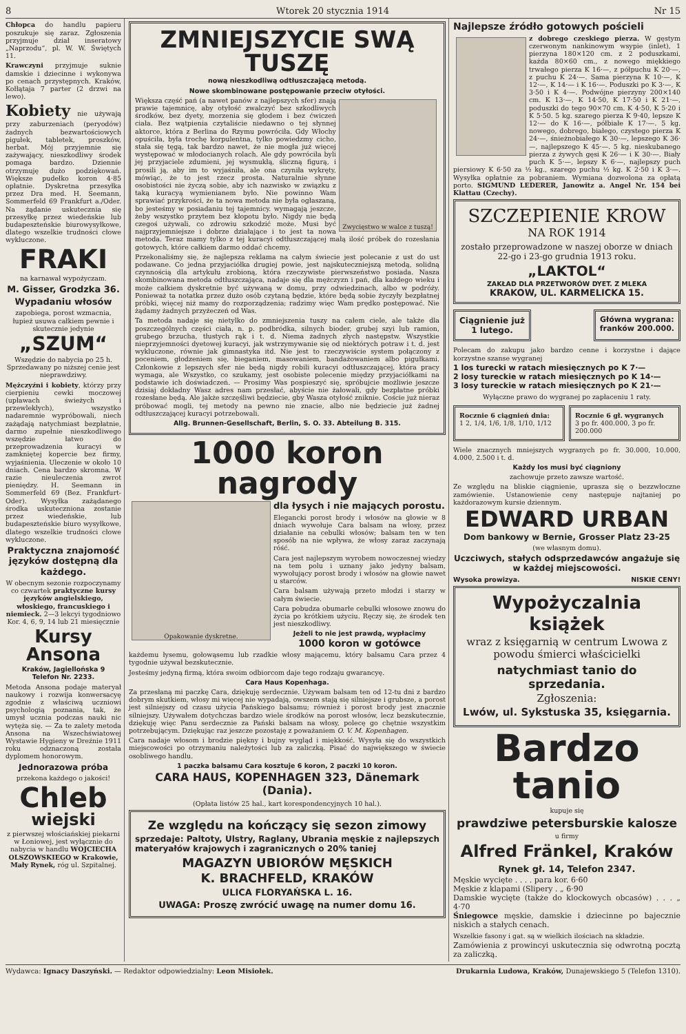8 Wtorek 20 stycznia 1914 Nr 15
Chłopca do handlu papieru poszukuje się zaraz. Zgłoszenia przyjmuje dział inseratowy „Naprzodu“, pl. W. W. Świętych 11.
Krawczyni przyjmuje suknie damskie i dziecinne i wykonywa po cenach przystępnych. Kraków, Kołłątaja 7 parter (2 drzwi na lewo).
Kobiety nie używają przy zaburzeniach (peryodów) żadnych bezwartościowych pigułek, tabletek, proszków, herbat. Mój przyjemnie się zażywający, nieszkodliwy środek pomaga bardzo. Dziennie otrzymuję dużo podziękowań. Większe pudełko koron 4·85 opłatnie. Dyskretna przesyłka przez Dra med. H. Seemann, Sommerfeld 69 Frankfurt a./Oder. Na żądanie uskutecznia się przesyłkę przez wiedeńskie lub budapeszteńskie biurowysyłkowe, dlatego wszelkie trudności cłowe wykluczone.
FRAKI
na karnawał wypożyczam.
M. Gisser, Grodzka 36.
Wypadaniu włosów
zapobiega, porost wzmacnia, łupież usuwa całkiem pewnie i skutecznie jedynie
„SZUM“
Wszędzie do nabycia po 25 h. Sprzedawany po niższej cenie jest nieprawdziwy.
Mężczyźni i kobiety, którzy przy cierpieniu cewki moczowej (upławach świeżych i przewlekłych), wszystko nadaremnie wypróbowali, niech zażądają natychmiast bezpłatnie, darmo zupełnie nieszkodliwego wszędzie łatwo do przeprowadzenia kuracyi w zamkniętej kopercie bez firmy, wyjaśnienia. Uleczenie w około 10 dniach. Cena bardzo skromna. W razie nieuleczenia zwrot pieniędzy. H. Seemann in Sommerfeld 69 (Bez. Frankfurt-Oder). Wysyłka zażądanego środka uskuteczniona zostanie przez wiedeńskie, lub budapeszteńskie biuro wysyłkowe, dlatego wszelkie trudności cłowe wykluczone.
Praktyczna znajomość języków dostępną dla każdego.
W obecnym sezonie rozpoczynamy co czwartek praktyczne kursy języków angielskiego, włoskiego, francuskiego i niemieck. 2—3 lekcyi tygodniowo Kor. 4, 6, 9, 14 lub 21 miesięcznie
Kursy Ansona
Kraków, Jagiellońska 9
Telefon Nr. 2233.
Metoda Ansona podaje materyał naukowy i rozwija konwersacyę zgodnie z właściwą uczniowi psychologią poznania, tak, że umysł ucznia podczas nauki nic wytęża się. — Za te zalety metoda Ansona na Wszechświatowej Wystawie Hygieny w Dreźnie 1911 roku odznaczoną została dyplomem honorowym.
Jednorazowa próba
przekona każdego o jakości!
Chleb
wiejski
z pierwszej włościańskiej piekarni w Łoniowej, jest wyłącznie do nabycia w handlu WOJCIECHA OLSZOWSKIEGO w Krakowie, Mały Rynek, róg ul. Szpitalnej.
ZMNIEJSZYCIE SWĄ TUSZĘ
nową nieszkodliwą odtłuszczającą metodą.
Nowe skombinowane postępowanie przeciw otyłości.
Zwycięstwo w walce z tuszą!
Większa część pań (a nawet panów z najlepszych sfer) znają prawie tajemnicę, aby otyłość zwalczyć bez szkodliwych środków, bez dyety, morzenia się głodem i bez ćwiczeń ciała. Bez wątpienia czytaliście niedawno o tej słynnej aktorce, która z Berlina do Rzymu powróciła. Gdy Włochy opuściła, była trochę korpulentna, tylko powiedzmy cicho, stała się tęgą, tak bardzo nawet, że nie mogła już więcej występować w młodocianych rolach. Ale gdy powróciła byli jej przyjaciele zdumieni, jej wysmukłą, śliczną figurą, i prosili ją, aby im to wyjaśniła, ale ona czyniła wykręty, mówiąc, że to jest rzecz prosta. Naturalnie słynne osobistości nie życzą sobie, aby ich nazwisko w związku z taką kuracyą wymienianem było. Nie powinno Wam sprawiać przykrości, że ta nowa metoda nie była ogłaszaną, bo jesteśmy w posiadaniu tej tajemnicy. wymagają jeszcze, żeby wszystko przytem bez kłopotu było. Nigdy nie będą czegoś używali, co zdrowiu szkodzić może. Musi być najprzyjemniejsze i dobrze działające i to jest ta nowa metoda. Teraz mamy tylko z tej kuracyi odtłuszczającej małą ilość próbek do rozesłania gotowych, które całkiem darmo oddać chcemy.
Przekonaliśmy się, że najlepsza reklama na całym świecie jest polecanie z ust do ust podawane. Co jedna przyjaciółka drugiej powie, jest najskuteczniejszą metodą, solidną czynnością dla artykułu zrobioną, która rzeczywiste pierwszeństwo posiada. Nasza skombinowana metoda odtłuszczająca, nadaje się dla mężczyzn i pań, dla każdego wieku i może całkiem dyskretnie być używaną w domu, przy odwiedzinach, albo w podróży. Ponieważ ta notatka przez dużo osób czytaną będzie, które będą sobie życzyły bezpłatnej próbki, więcej niż mamy do rozporządzenia; radzimy więc Wam prędko postępować. Nie żądamy żadnych przyżeczeń od Was.
Ta metoda nadaje się nietylko do zmniejszenia tuszy na całem ciele, ale także dla poszczególnych części ciała, n. p. podbródka, silnych bioder, grubej szyi lub ramion, grubego brzucha, tłustych rąk i t. d. Niema żadnych złych następstw. Wszystkie nieprzyjemności dyetowej kuracyi, jak wstrzymywanie się od niektórych potraw i t. d. jest wykluczone, równie jak gimnastyka itd. Nie jest to rzeczywiście system połączony z poceniem, głodzeniem się, bieganiem, masowaniem, bandażowaniem albo pigułkami. Członkowie z lepszych sfer nie będą nigdy robili kuracyi odtłuszczającej, która pracy wymaga, ale Wszystko, co szukamy, jest osobiste polecenie między przyjaciółkami na podstawie ich doświadczeń. — Prosimy Was pospieszyć się, spróbujcie możliwie jeszcze dzisiaj dokładny Wasz adres nam przesłać, abyście nie żałowali, gdy bezpłatne próbki rozesłane będą. Ale jakże szczęśliwi będziecie, gby Wasza otyłość zniknie. Coście już nieraz próbować mogli, tej metody na pewno nie znacie, albo nie będziecie już żadnej odtłuszczającej kuracyi potrzebowali.
Allg. Brunnen-Gesellschaft, Berlin, S. O. 33. Abteilung B. 315.
1000 koron nagrody
Opakowanie dyskretne.
dla łysych i nie mających porostu.
Elegancki porost brody i włosów na głowie w 8 dniach wywołuje Cara balsam na włosy, przez działanie na cebulki włosów; balsam ten w ten sposób na nie wpływa, że włosy zaraz zaczynają róść.
Cara jest najlepszym wyrobem nowoczesnej wiedzy na tem polu i uznany jako jedyny balsam, wywołujący porost brody i włosów na głowie nawet u starców.
Cara balsam używają przeto młodzi i starzy w całym świecie.
Cara pobudza obumarłe cebulki włosowe znowu do życia po krótkiem użyciu. Ręczy się, że środek ten jest nieszkodliwy.
Jeżeli to nie jest prawdą, wypłacimy
1000 koron w gotówce
każdemu łysemu, gołowąsemu lub rzadkie włosy mającemu, który balsamu Cara przez 4 tygodnie używał bezskutecznie.
Jesteśmy jedyną firmą, która swoim odbiorcom daje tego rodzaju gwarancyę.
Cara Haus Kopenhaga.
Za przesłaną mi paczkę Cara, dziękuję serdecznie. Używam balsam ten od 12-tu dni z bardzo dobrym skutkiem, włosy mi więcej nie wypadają, owszem stają się silniejsze i grubsze, a porost jest silniejszy od czasu użycia Pańskiego balsamu; również i porost brody jest znacznie silniejszy. Używałem dotychczas bardzo wiele środków na porost włosów, lecz bezskutecznie, dziękuję więc Panu serdecznie za Pański balsam na włosy, polecę go chętnie wszystkim potrzebującym. Dziękując raz jeszcze pozostaję z poważaniem O. V. M. Kopenhagen.
Cara nadaje włosom i brodzie piękny i bujny wygląd i miękkość. Wysyła się do wszystkich miejscowości po otrzymaniu należytości lub za zaliczką. Pisać do największego w świecie osobliwego handlu.
1 paczka balsamu Cara kosztuje 6 koron, 2 paczki 10 koron.
CARA HAUS, KOPENHAGEN 323, Dänemark (Dania).
(Opłata listów 25 hal., kart korespondencyjnych 10 hal.).
Ze względu na kończący się sezon zimowy
sprzedaje: Paltoty, Ulstry, Raglany, Ubrania męskie z najlepszych materyałów krajowych i zagranicznych o 20% taniej
MAGAZYN UBIORÓW MĘSKICH
K. BRACHFELD, KRAKÓW
ULICA FLORYAŃSKA L. 16.
UWAGA: Proszę zwrócić uwagę na numer domu 16.
Najlepsze źródło gotowych pościeli
z dobrego czeskiego pierza. W gęstym czerwonym nankinowym wsypie (inlet), 1 pierzyna 180×120 cm. z 2 poduszkami, każda 80×60 cm., z nowego miękkiego trwałego pierza K 16·—, z półpuchu K 20·—, z puchu K 24·—. Sama pierzyna K 10·—, K 12·—, K 14·— i K 16·—. Poduszki po K 3·—, K 3·50 i K 4·—. Podwójne pierzyny 200×140 cm. K 13·—, K 14·50, K 17·50 i K 21·—, poduszki do tego 90×70 cm. K 4·50, K 5·20 i K 5·50. 5 kg. szarego pierza K 9·40, lepsze K 12·— do K 16·—, półbiałe K 17·—. 5 kg. nowego, dobrego, białego, czystego pierza K 24·—, śnieżnobiałego K 30·—, lepszego K 36·—, najlepszego K 45·—. 5 kg. nieskubanego pierza z żywych gęsi K 26·— i K 30·—. Biały puch K 5·—, lepszy K 6·—, najlepszy puch piersiowy K 6·50 za ½ kg., szarego puchu ½ kg. K 2·50 i K 3·—. Wysyłka opłatnie za pobraniem. Wymiana dozwolona za opłatą porto. SIGMUND LEDERER, Janowitz a. Angel Nr. 154 bei Klattau (Czechy).
SZCZEPIENIE KROW
NA ROK 1914
zostało przeprowadzone w naszej oborze w dniach 22-go i 23-go grudnia 1913 roku.
„LAKTOL“
ZAKŁAD DLA PRZETWORÓW DYET. Z MLEKA
KRAKOW, UL. KARMELICKA 15.
Ciągnienie już
1 lutego.
Główna wygrana:
franków 200.000.
Polecam do zakupu jako bardzo cenne i korzystne i dające korzystne szanse wygranej
1 los turecki w ratach miesięcznych po K 7·—
2 losy tureckie w ratach miesięcznych po K 14·—
3 losy tureckie w ratach miesięcznych po K 21·—
Wyłączne prawo do wygranej po zapłaceniu 1 raty.
Rocznie 6 ciągnień dnia:
1 2, 1/4, 1/6, 1/8, 1/10, 1/12
Rocznie 6 gł. wygranych
3 po fr. 400.000, 3 po fr. 200.000
Wiele znacznych mniejszych wygranych po fr. 30.000, 10.000, 4.000, 2.500 i t. d.
Każdy los musi być ciągniony
zachowuje przeto zawsze wartość.
Ze względu na bliskie ciągnienie, uprasza się o bezzwłoczne zamówienie. Ustanowienie ceny następuje najtaniej po każdorazowym kursie dziennym.
EDWARD URBAN
Dom bankowy w Bernie, Grosser Platz 23-25
(we własnym domu).
Uczciwych, stałych odsprzedawców angażuje się w każdej miejscowości.
Wysoka prowizya. NISKIE CENY!
Wypożyczalnia książek
wraz z księgarnią w centrum Lwowa z powodu śmierci właścicielki
natychmiast tanio do sprzedania.
Zgłoszenia:
Lwów, ul. Sykstuska 35, księgarnia.
Bardzo tanio
kupuje się
prawdziwe petersburskie kalosze
u firmy
Alfred Fränkel, Kraków
Rynek gł. 14, Telefon 2347.
Męskie wycięte . . . . para kor. 6·60
Męskie z klapami (Slipery . „ 6·90
Damskie wycięte (także do klockowych obcasów) . . . „ 4·70
Śniegowce męskie, damskie i dziecinne po bajecznie niskich a stałych cenach.
Wszelkie fasony i gat. są w wielkich ilościach na składzie.
Zamówienia z prowincyi uskutecznia się odwrotną pocztą za zaliczką.
Wydawca: Ignacy Daszyński. — Redaktor odpowiedzialny: Leon Misiołek. Drukarnia Ludowa, Kraków, Dunajewskiego 5 (Telefon 1310).